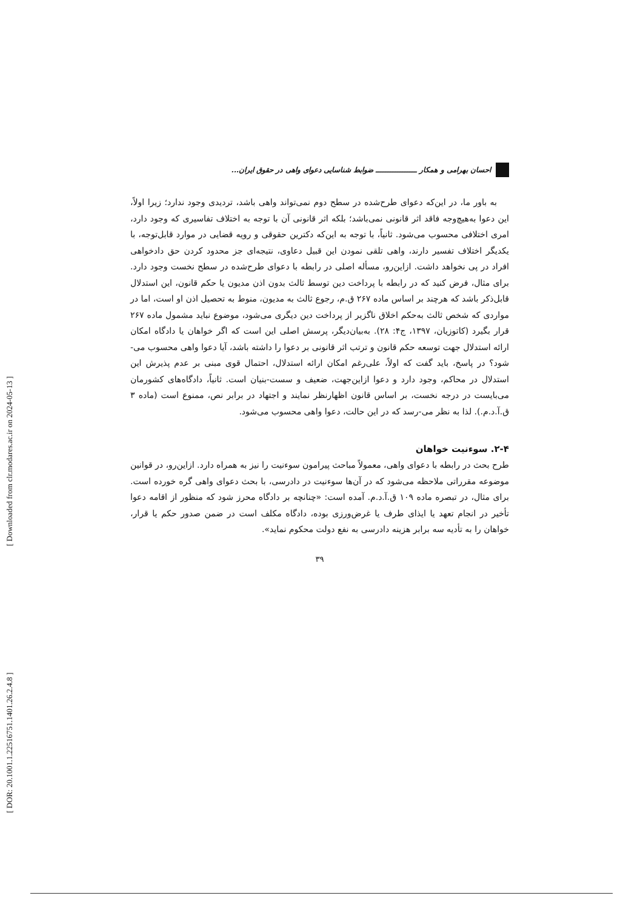[ DOR: 20.1001.1.22516751.1401.26.2.4.8 ]
[ Downloaded from clr.modares.ac.ir on 2024-05-13 ]
احسان بهرامی و همکار ـــــــــــــــــ ضوابط شناسایی دعوای واهی در حقوق ایران...
به باور ما، در این‌که دعوای طرح‌شده در سطح دوم نمی‌تواند واهی باشد، تردیدی وجود ندارد؛ زیرا اولاً، این دعوا به‌هیچ‌وجه فاقد اثر قانونی نمی‌باشد؛ بلکه اثر قانونی آن با توجه به اختلاف تفاسیری که وجود دارد، امری اختلافی محسوب می‌شود. ثانیاً، با توجه به این‌که دکترین حقوقی و رویه قضایی در موارد قابل‌توجه، با یکدیگر اختلاف تفسیر دارند، واهی تلقی نمودن این قبیل دعاوی، نتیجه‌ای جز محدود کردن حق دادخواهی افراد در پی نخواهد داشت. ازاین‌رو، مسأله اصلی در رابطه با دعوای طرح‌شده در سطح نخست وجود دارد. برای مثال، فرض کنید که در رابطه با پرداخت دین توسط ثالث بدون اذن مدیون یا حکم قانون، این استدلال قابل‌ذکر باشد که هرچند بر اساس ماده ۲۶۷ ق.م، رجوع ثالث به مدیون، منوط به تحصیل اذن او است، اما در مواردی که شخص ثالث به‌حکم اخلاق ناگزیر از پرداخت دین دیگری می‌شود، موضوع نباید مشمول ماده ۲۶۷ قرار بگیرد (کاتوزیان، ۱۳۹۷، ج۴: ۲۸). به‌بیان‌دیگر، پرسش اصلی این است که اگر خواهان یا دادگاه امکان ارائه استدلال جهت توسعه حکم قانون و ترتب اثر قانونی بر دعوا را داشته باشد، آیا دعوا واهی محسوب می-شود؟ در پاسخ، باید گفت که اولاً، علی‌رغم امکان ارائه استدلال، احتمال قوی مبنی بر عدم پذیرش این استدلال در محاکم، وجود دارد و دعوا ازاین‌جهت، ضعیف و سست-بنیان است. ثانیاً، دادگاه‌های کشورمان می‌بایست در درجه نخست، بر اساس قانون اظهارنظر نمایند و اجتهاد در برابر نص، ممنوع است (ماده ۳ ق.آ.د.م.). لذا به نظر می-رسد که در این حالت، دعوا واهی محسوب می‌شود.
۲-۴. سوءنیت خواهان
طرح بحث در رابطه با دعوای واهی، معمولاً مباحث پیرامون سوءنیت را نیز به همراه دارد. ازاین‌رو، در قوانین موضوعه مقرراتی ملاحظه می‌شود که در آن‌ها سوءنیت در دادرسی، با بحث دعوای واهی گره خورده است. برای مثال، در تبصره ماده ۱۰۹ ق.آ.د.م. آمده است: «چنانچه بر دادگاه محرز شود که منظور از اقامه دعوا تأخیر در انجام تعهد یا ایذای طرف یا غرض‌ورزی بوده، دادگاه مکلف است در ضمن صدور حکم یا قرار، خواهان را به تأدیه سه برابر هزینه دادرسی به نفع دولت محکوم نماید».
۳۹